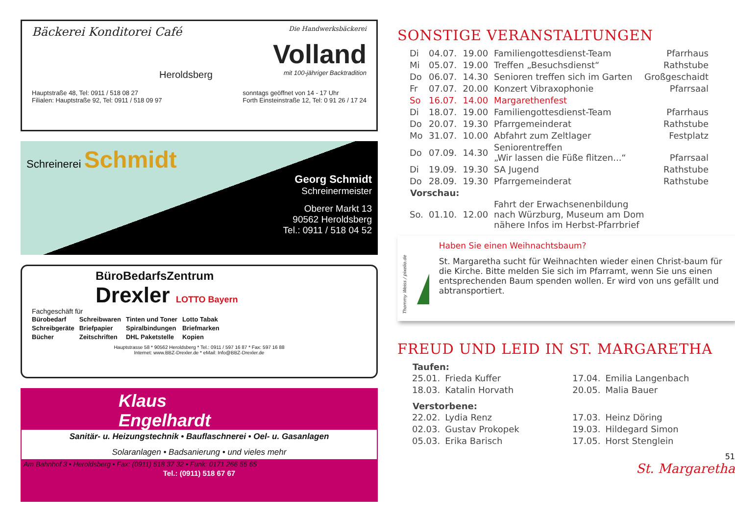Bäckerei Konditorei Café Die Handwerksbäckerei
Volland
Heroldsberg mit 100-jähriger Backtradition
Hauptstraße 48, Tel: 0911 / 518 08 27
Filialen: Hauptstraße 92, Tel: 0911 / 518 09 97 sonntags geöffnet von 14 - 17 Uhr
Forth Einsteinstraße 12, Tel: 0 91 26 / 17 24
Schreinerei Schmidt
Georg Schmidt
Schreinermeister
Oberer Markt 13
90562 Heroldsberg
Tel.: 0911 / 518 04 52
BüroBedarfsZentrum
Drexler LOTTO Bayern
Fachgeschäft für
| Bürobedarf | Schreibwaren | Tinten und Toner | Lotto Tabak |
| Schreibgeräte | Briefpapier | Spiralbindungen | Briefmarken |
| Bücher | Zeitschriften | DHL Paketstelle | Kopien |
Hauptstrasse 58 * 90562 Heroldsberg * Tel.: 0911 / 597 16 87 * Fax: 597 16 88
Internet: www.BBZ-Drexler.de * eMail: Info@BBZ-Drexler.de
Klaus
Engelhardt
Sanitär- u. Heizungstechnik • Bauflaschnerei • Oel- u. Gasanlagen
Solaranlagen • Badsanierung • und vieles mehr
Am Bahnhof 3 • Heroldsberg • Fax: (0911) 518 37 32 • Funk: 0171 266 55 65
Tel.: (0911) 518 67 67
SONSTIGE VERANSTALTUNGEN
| Di | 04.07. | 19.00 | Familiengottesdienst-Team | Pfarrhaus |
| Mi | 05.07. | 19.00 | Treffen „Besuchsdienst“ | Rathstube |
| Do | 06.07. | 14.30 | Senioren treffen sich im Garten | Großgeschaidt |
| Fr | 07.07. | 20.00 | Konzert Vibraxophonie | Pfarrsaal |
| So | 16.07. | 14.00 | Margarethenfest | |
| Di | 18.07. | 19.00 | Familiengottesdienst-Team | Pfarrhaus |
| Do | 20.07. | 19.30 | Pfarrgemeinderat | Rathstube |
| Mo | 31.07. | 10.00 | Abfahrt zum Zeltlager | Festplatz |
| Do | 07.09. | 14.30 | Seniorentreffen „Wir lassen die Füße flitzen...“ | Pfarrsaal |
| Di | 19.09. | 19.30 | SA Jugend | Rathstube |
| Do | 28.09. | 19.30 | Pfarrgemeinderat | Rathstube |
| Vorschau: | | | | |
| So. | 01.10. | 12.00 | Fahrt der Erwachsenenbildung nach Würzburg, Museum am Dom nähere Infos im Herbst-Pfarrbrief | |
Thommy Weiss / pixelio.de
Haben Sie einen Weihnachtsbaum?
St. Margaretha sucht für Weihnachten wieder einen Christ-baum für die Kirche. Bitte melden Sie sich im Pfarramt, wenn Sie uns einen entsprechenden Baum spenden wollen. Er wird von uns gefällt und abtransportiert.
FREUD UND LEID IN ST. MARGARETHA
| Taufen: | | | |
| --- | --- | --- | --- |
| 25.01. | Frieda Kuffer | 17.04. | Emilia Langenbach |
| 18.03. | Katalin Horvath | 20.05. | Malia Bauer |
| Verstorbene: | | | |
| 22.02. | Lydia Renz | 17.03. | Heinz Döring |
| 02.03. | Gustav Prokopek | 19.03. | Hildegard Simon |
| 05.03. | Erika Barisch | 17.05. | Horst Stenglein |
51
St. Margaretha